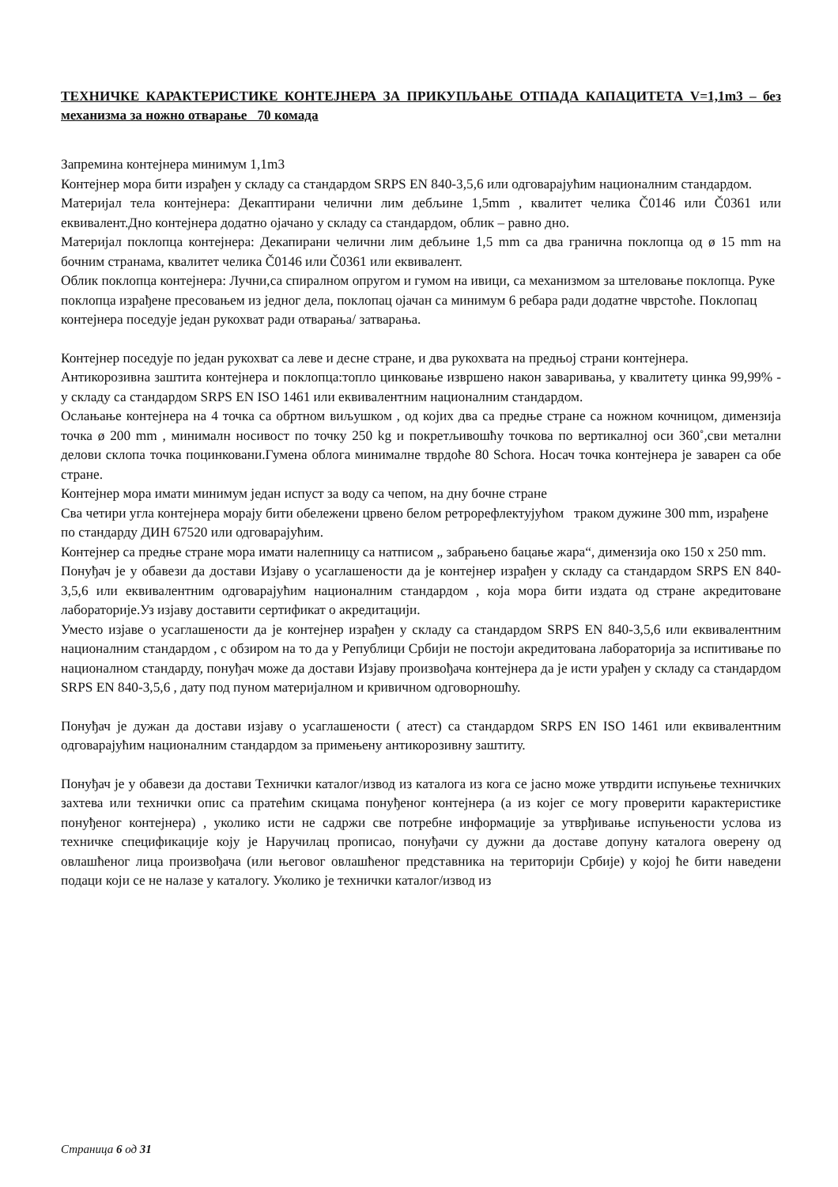ТЕХНИЧКЕ КАРАКТЕРИСТИКЕ КОНТЕЈНЕРА ЗА ПРИКУПЉАЊЕ ОТПАДА КАПАЦИТЕТА V=1,1m3 – без механизма за ножно отварање 70 комада
Запремина контејнера минимум 1,1m3
Контејнер мора бити израђен у складу са стандардом SRPS EN 840-3,5,6 или одговарајућим националним стандардом.
Материјал тела контејнера: Декаптирани челични лим дебљине 1,5mm , квалитет челика Č0146 или Č0361 или еквивалент.Дно контејнера додатно ојачано у складу са стандардом, облик – равно дно.
Материјал поклопца контејнера: Декапирани челични лим дебљине 1,5 mm са два гранична поклопца од ø 15 mm на бочним странама, квалитет челика Č0146 или Č0361 или еквивалент.
Облик поклопца контејнера: Лучни,са спиралном опругом и гумом на ивици, са механизмом за штеловање поклопца. Руке поклопца израђене пресовањем из једног дела, поклопац ојачан са минимум 6 ребара ради додатне чврстоће. Поклопац контејнера поседује један рукохват ради отварања/ затварања.
Контејнер поседује по један рукохват са леве и десне стране, и два рукохвата на предњој страни контејнера.
Антикорозивна заштита контејнера и поклопца:топло цинковање извршено након заваривања, у квалитету цинка 99,99% - у складу са стандардом SRPS EN ISO 1461 или еквивалентним националним стандардом.
Ослањање контејнера на 4 точка са обртном виљушком , од којих два са предње стране са ножном кочницом, димензија точка ø 200 mm , минималн носивост по точку 250 kg и покретљивошћу точкова по вертикалној оси 360˚,сви метални делови склопа точка поцинковани.Гумена облога минималне тврдоће 80 Schora. Носач точка контејнера је заварен са обе стране.
Контејнер мора имати минимум један испуст за воду са чепом, на дну бочне стране
Сва четири угла контејнера морају бити обележени црвено белом ретрорефлектујућом траком дужине 300 mm, израђене по стандарду ДИН 67520 или одговарајућим.
Контејнер са предње стране мора имати налепницу са натписом „ забрањено бацање жара“, димензија око 150 x 250 mm.
Понуђач је у обавези да достави Изјаву о усаглашености да је контејнер израђен у складу са стандардом SRPS EN 840-3,5,6 или еквивалентним одговарајућим националним стандардом , која мора бити издата од стране акредитоване лабораторије.Уз изјаву доставити сертификат о акредитацији.
Уместо изјаве о усаглашености да је контејнер израђен у складу са стандардом SRPS EN 840-3,5,6 или еквивалентним националним стандардом , с обзиром на то да у Републици Србији не постоји акредитована лабораторија за испитивање по националном стандарду, понуђач може да достави Изјаву произвођача контејнера да је исти урађен у складу са стандардом SRPS EN 840-3,5,6 , дату под пуном материјалном и кривичном одговорношћу.
Понуђач је дужан да достави изјаву о усаглашености ( атест) са стандардом SRPS EN ISO 1461 или еквивалентним одговарајућим националним стандардом за примењену антикорозивну заштиту.
Понуђач је у обавези да достави Технички каталог/извод из каталога из кога се јасно може утврдити испуњење техничких захтева или технички опис са пратећим скицама понуђеног контејнера (а из којег се могу проверити карактеристике понуђеног контејнера) , уколико исти не садржи све потребне информације за утврђивање испуњености услова из техничке спецификације коју је Наручилац прописао, понуђачи су дужни да доставе допуну каталога оверену од овлашћеног лица произвођача (или његовог овлашћеног представника на територији Србије) у којој ће бити наведени подаци који се не налазе у каталогу. Уколико је технички каталог/извод из
Страница 6 од 31